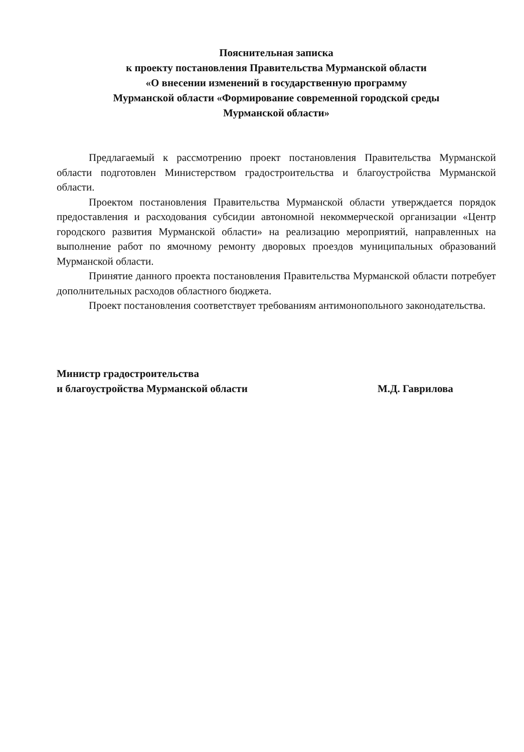Пояснительная записка
к проекту постановления Правительства Мурманской области
«О внесении изменений в государственную программу
Мурманской области «Формирование современной городской среды
Мурманской области»
Предлагаемый к рассмотрению проект постановления Правительства Мурманской области подготовлен Министерством градостроительства и благоустройства Мурманской области.
Проектом постановления Правительства Мурманской области утверждается порядок предоставления и расходования субсидии автономной некоммерческой организации «Центр городского развития Мурманской области» на реализацию мероприятий, направленных на выполнение работ по ямочному ремонту дворовых проездов муниципальных образований Мурманской области.
Принятие данного проекта постановления Правительства Мурманской области потребует дополнительных расходов областного бюджета.
Проект постановления соответствует требованиям антимонопольного законодательства.
Министр градостроительства
и благоустройства Мурманской области
М.Д. Гаврилова